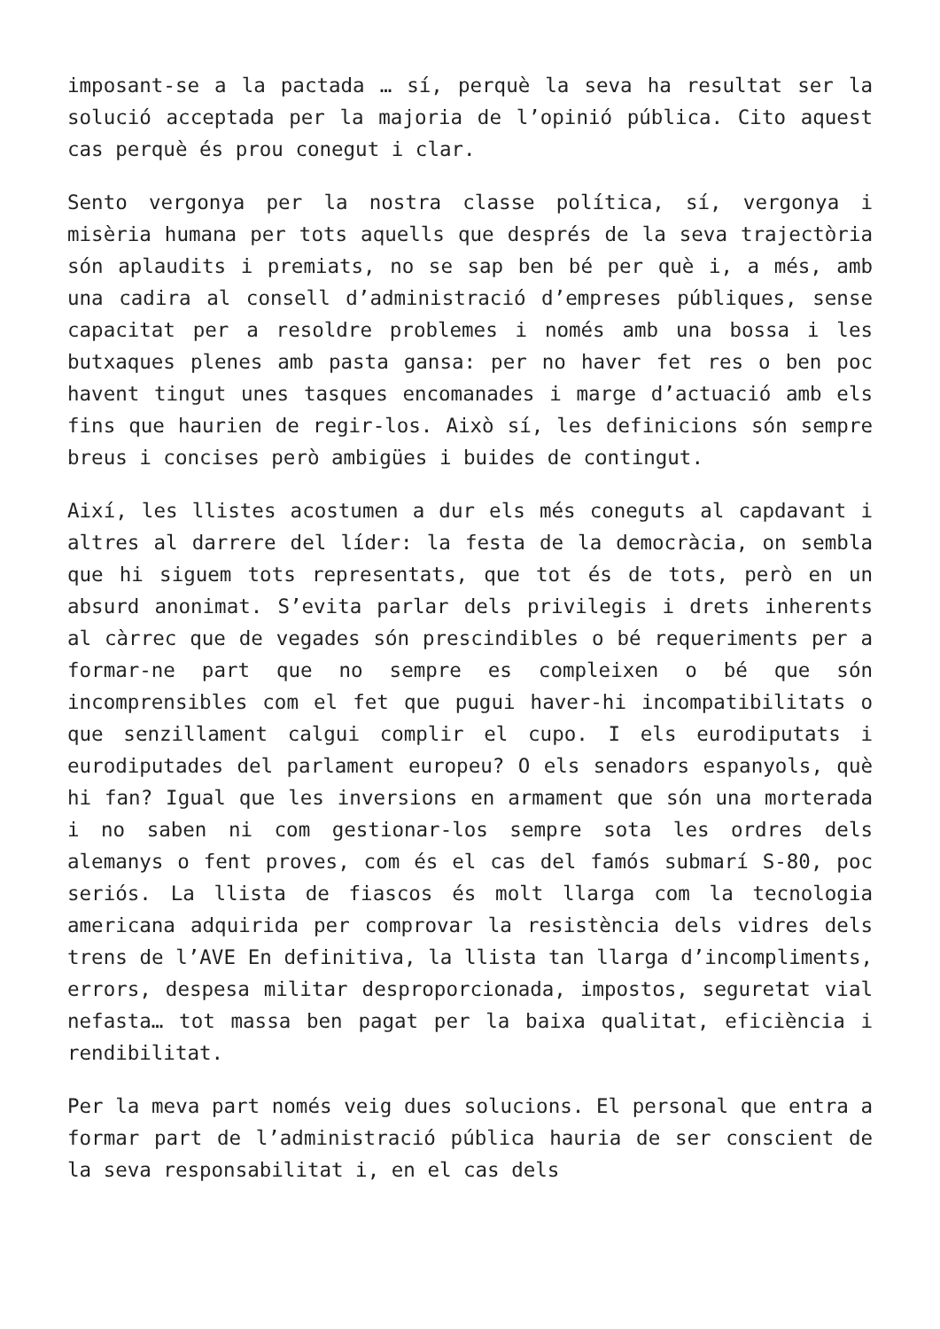imposant-se a la pactada … sí, perquè la seva ha resultat ser la solució acceptada per la majoria de l’opinió pública. Cito aquest cas perquè és prou conegut i clar.
Sento vergonya per la nostra classe política, sí, vergonya i misèria humana per tots aquells que després de la seva trajectòria són aplaudits i premiats, no se sap ben bé per què i, a més, amb una cadira al consell d’administració d’empreses públiques, sense capacitat per a resoldre problemes i només amb una bossa i les butxaques plenes amb pasta gansa: per no haver fet res o ben poc havent tingut unes tasques encomanades i marge d’actuació amb els fins que haurien de regir-los. Això sí, les definicions són sempre breus i concises però ambigües i buides de contingut.
Així, les llistes acostumen a dur els més coneguts al capdavant i altres al darrere del líder: la festa de la democràcia, on sembla que hi siguem tots representats, que tot és de tots, però en un absurd anonimat. S’evita parlar dels privilegis i drets inherents al càrrec que de vegades són prescindibles o bé requeriments per a formar-ne part que no sempre es compleixen o bé que són incomprensibles com el fet que pugui haver-hi incompatibilitats o que senzillament calgui complir el cupo. I els eurodiputats i eurodiputades del parlament europeu? O els senadors espanyols, què hi fan? Igual que les inversions en armament que són una morterada i no saben ni com gestionar-los sempre sota les ordres dels alemanys o fent proves, com és el cas del famós submarí S-80, poc seriós. La llista de fiascos és molt llarga com la tecnologia americana adquirida per comprovar la resistència dels vidres dels trens de l’AVE En definitiva, la llista tan llarga d’incompliments, errors, despesa militar desproporcionada, impostos, seguretat vial nefasta… tot massa ben pagat per la baixa qualitat, eficiència i rendibilitat.
Per la meva part només veig dues solucions. El personal que entra a formar part de l’administració pública hauria de ser conscient de la seva responsabilitat i, en el cas dels